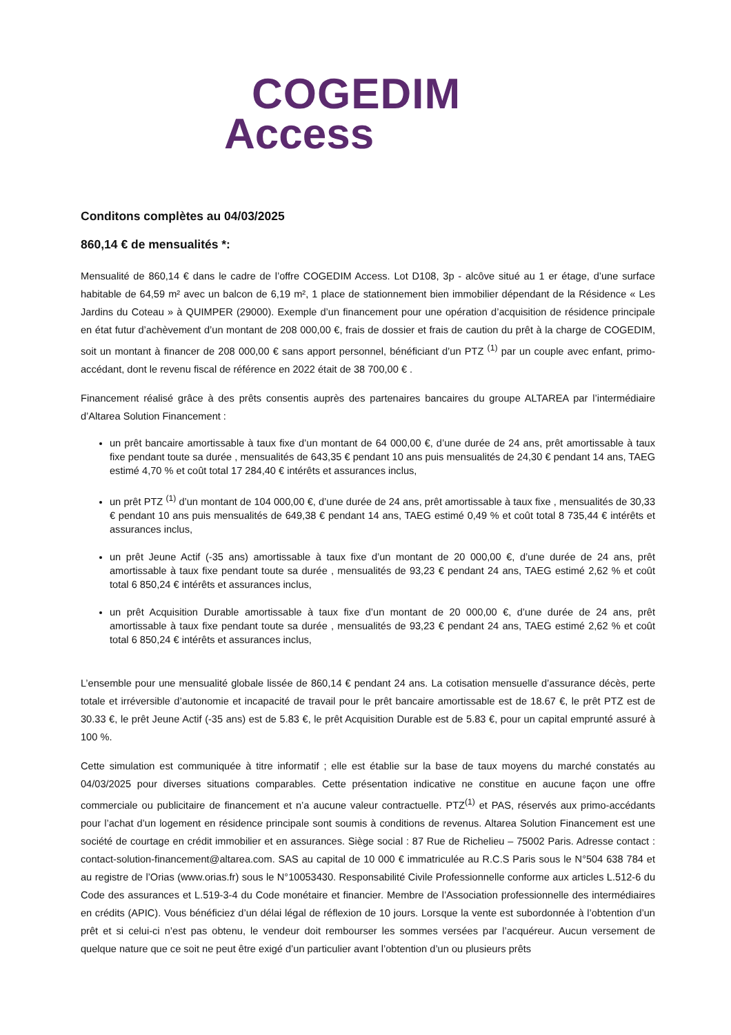COGEDIM
Access
Conditons complètes au 04/03/2025
860,14 € de mensualités *:
Mensualité de 860,14 € dans le cadre de l’offre COGEDIM Access. Lot D108, 3p - alcôve situé au 1 er étage, d’une surface habitable de 64,59 m² avec un balcon de 6,19 m², 1 place de stationnement bien immobilier dépendant de la Résidence « Les Jardins du Coteau » à QUIMPER (29000). Exemple d’un financement pour une opération d’acquisition de résidence principale en état futur d’achèvement d’un montant de 208 000,00 €, frais de dossier et frais de caution du prêt à la charge de COGEDIM, soit un montant à financer de 208 000,00 € sans apport personnel, bénéficiant d’un PTZ <sup>(1)</sup> par un couple avec enfant, primo-accédant, dont le revenu fiscal de référence en 2022 était de 38 700,00 € .
Financement réalisé grâce à des prêts consentis auprès des partenaires bancaires du groupe ALTAREA par l’intermédiaire d’Altarea Solution Financement :
un prêt bancaire amortissable à taux fixe d’un montant de 64 000,00 €, d’une durée de 24 ans, prêt amortissable à taux fixe pendant toute sa durée , mensualités de 643,35 € pendant 10 ans puis mensualités de 24,30 € pendant 14 ans, TAEG estimé 4,70 % et coût total 17 284,40 € intérêts et assurances inclus,
un prêt PTZ <sup>(1)</sup> d’un montant de 104 000,00 €, d’une durée de 24 ans, prêt amortissable à taux fixe , mensualités de 30,33 € pendant 10 ans puis mensualités de 649,38 € pendant 14 ans, TAEG estimé 0,49 % et coût total 8 735,44 € intérêts et assurances inclus,
un prêt Jeune Actif (-35 ans) amortissable à taux fixe d’un montant de 20 000,00 €, d’une durée de 24 ans, prêt amortissable à taux fixe pendant toute sa durée , mensualités de 93,23 € pendant 24 ans, TAEG estimé 2,62 % et coût total 6 850,24 € intérêts et assurances inclus,
un prêt Acquisition Durable amortissable à taux fixe d’un montant de 20 000,00 €, d’une durée de 24 ans, prêt amortissable à taux fixe pendant toute sa durée , mensualités de 93,23 € pendant 24 ans, TAEG estimé 2,62 % et coût total 6 850,24 € intérêts et assurances inclus,
L’ensemble pour une mensualité globale lissée de 860,14 € pendant 24 ans. La cotisation mensuelle d’assurance décès, perte totale et irréversible d’autonomie et incapacité de travail pour le prêt bancaire amortissable est de 18.67 €, le prêt PTZ est de 30.33 €, le prêt Jeune Actif (-35 ans) est de 5.83 €, le prêt Acquisition Durable est de 5.83 €, pour un capital emprunté assuré à 100 %.
Cette simulation est communiquée à titre informatif ; elle est établie sur la base de taux moyens du marché constatés au 04/03/2025 pour diverses situations comparables. Cette présentation indicative ne constitue en aucune façon une offre commerciale ou publicitaire de financement et n’a aucune valeur contractuelle. PTZ<sup>(1)</sup> et PAS, réservés aux primo-accédants pour l’achat d’un logement en résidence principale sont soumis à conditions de revenus. Altarea Solution Financement est une société de courtage en crédit immobilier et en assurances. Siège social : 87 Rue de Richelieu – 75002 Paris. Adresse contact : contact-solution-financement@altarea.com. SAS au capital de 10 000 € immatriculée au R.C.S Paris sous le N°504 638 784 et au registre de l’Orias (www.orias.fr) sous le N°10053430. Responsabilité Civile Professionnelle conforme aux articles L.512-6 du Code des assurances et L.519-3-4 du Code monétaire et financier. Membre de l’Association professionnelle des intermédiaires en crédits (APIC). Vous bénéficiez d’un délai légal de réflexion de 10 jours. Lorsque la vente est subordonnée à l’obtention d’un prêt et si celui-ci n’est pas obtenu, le vendeur doit rembourser les sommes versées par l’acquéreur. Aucun versement de quelque nature que ce soit ne peut être exigé d’un particulier avant l’obtention d’un ou plusieurs prêts